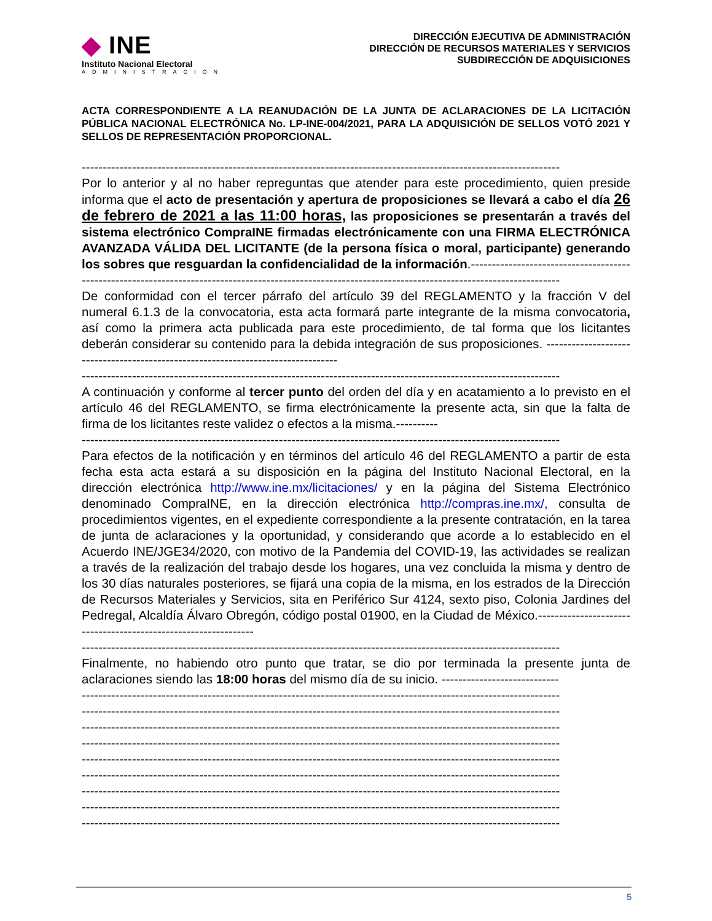◆ INE
Instituto Nacional Electoral
ADMINISTRACIÓN
DIRECCIÓN EJECUTIVA DE ADMINISTRACIÓN
DIRECCIÓN DE RECURSOS MATERIALES Y SERVICIOS
SUBDIRECCIÓN DE ADQUISICIONES
ACTA CORRESPONDIENTE A LA REANUDACIÓN DE LA JUNTA DE ACLARACIONES DE LA LICITACIÓN PÚBLICA NACIONAL ELECTRÓNICA No. LP-INE-004/2021, PARA LA ADQUISICIÓN DE SELLOS VOTÓ 2021 Y SELLOS DE REPRESENTACIÓN PROPORCIONAL.
------------------------------------------------------------------------------------------------------------------
Por lo anterior y al no haber repreguntas que atender para este procedimiento, quien preside informa que el acto de presentación y apertura de proposiciones se llevará a cabo el día 26 de febrero de 2021 a las 11:00 horas, las proposiciones se presentarán a través del sistema electrónico CompraINE firmadas electrónicamente con una FIRMA ELECTRÓNICA AVANZADA VÁLIDA DEL LICITANTE (de la persona física o moral, participante) generando los sobres que resguardan la confidencialidad de la información.--------------------------------------
------------------------------------------------------------------------------------------------------------------
De conformidad con el tercer párrafo del artículo 39 del REGLAMENTO y la fracción V del numeral 6.1.3 de la convocatoria, esta acta formará parte integrante de la misma convocatoria, así como la primera acta publicada para este procedimiento, de tal forma que los licitantes deberán considerar su contenido para la debida integración de sus proposiciones. ---------------------------------------------------------------------------------
------------------------------------------------------------------------------------------------------------------
A continuación y conforme al tercer punto del orden del día y en acatamiento a lo previsto en el artículo 46 del REGLAMENTO, se firma electrónicamente la presente acta, sin que la falta de firma de los licitantes reste validez o efectos a la misma.----------
------------------------------------------------------------------------------------------------------------------
Para efectos de la notificación y en términos del artículo 46 del REGLAMENTO a partir de esta fecha esta acta estará a su disposición en la página del Instituto Nacional Electoral, en la dirección electrónica http://www.ine.mx/licitaciones/ y en la página del Sistema Electrónico denominado CompraINE, en la dirección electrónica http://compras.ine.mx/, consulta de procedimientos vigentes, en el expediente correspondiente a la presente contratación, en la tarea de junta de aclaraciones y la oportunidad, y considerando que acorde a lo establecido en el Acuerdo INE/JGE34/2020, con motivo de la Pandemia del COVID-19, las actividades se realizan a través de la realización del trabajo desde los hogares, una vez concluida la misma y dentro de los 30 días naturales posteriores, se fijará una copia de la misma, en los estrados de la Dirección de Recursos Materiales y Servicios, sita en Periférico Sur 4124, sexto piso, Colonia Jardines del Pedregal, Alcaldía Álvaro Obregón, código postal 01900, en la Ciudad de México.---------------------------------------------------------------
------------------------------------------------------------------------------------------------------------------
Finalmente, no habiendo otro punto que tratar, se dio por terminada la presente junta de aclaraciones siendo las 18:00 horas del mismo día de su inicio. ----------------------------
------------------------------------------------------------------------------------------------------------------
------------------------------------------------------------------------------------------------------------------
------------------------------------------------------------------------------------------------------------------
------------------------------------------------------------------------------------------------------------------
------------------------------------------------------------------------------------------------------------------
------------------------------------------------------------------------------------------------------------------
------------------------------------------------------------------------------------------------------------------
------------------------------------------------------------------------------------------------------------------
------------------------------------------------------------------------------------------------------------------
5